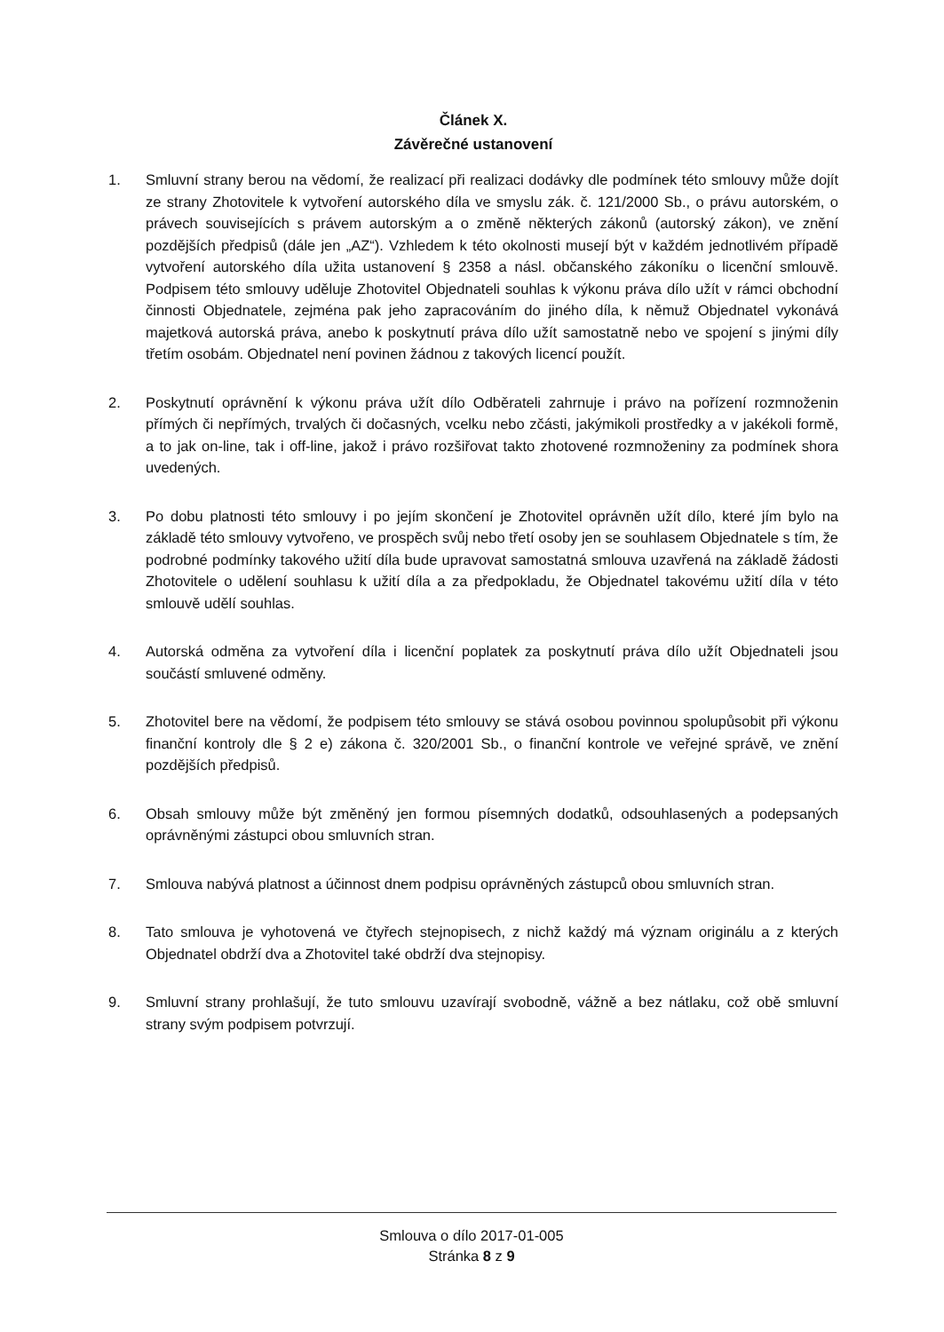Článek X.
Závěrečné ustanovení
1. Smluvní strany berou na vědomí, že realizací při realizaci dodávky dle podmínek této smlouvy může dojít ze strany Zhotovitele k vytvoření autorského díla ve smyslu zák. č. 121/2000 Sb., o právu autorském, o právech souvisejících s právem autorským a o změně některých zákonů (autorský zákon), ve znění pozdějších předpisů (dále jen „AZ“). Vzhledem k této okolnosti musejí být v každém jednotlivém případě vytvoření autorského díla užita ustanovení § 2358 a násl. občanského zákoníku o licenční smlouvě. Podpisem této smlouvy uděluje Zhotovitel Objednateli souhlas k výkonu práva dílo užít v rámci obchodní činnosti Objednatele, zejména pak jeho zapracováním do jiného díla, k němuž Objednatel vykonává majetková autorská práva, anebo k poskytnutí práva dílo užít samostatně nebo ve spojení s jinými díly třetím osobám. Objednatel není povinen žádnou z takových licencí použít.
2. Poskytnutí oprávnění k výkonu práva užít dílo Odběrateli zahrnuje i právo na pořízení rozmnoženin přímých či nepřímých, trvalých či dočasných, vcelku nebo zčásti, jakýmikoli prostředky a v jakékoli formě, a to jak on-line, tak i off-line, jakož i právo rozšiřovat takto zhotovené rozmnoženiny za podmínek shora uvedených.
3. Po dobu platnosti této smlouvy i po jejím skončení je Zhotovitel oprávněn užít dílo, které jím bylo na základě této smlouvy vytvořeno, ve prospěch svůj nebo třetí osoby jen se souhlasem Objednatele s tím, že podrobné podmínky takového užití díla bude upravovat samostatná smlouva uzavřená na základě žádosti Zhotovitele o udělení souhlasu k užití díla a za předpokladu, že Objednatel takovému užití díla v této smlouvě udělí souhlas.
4. Autorská odměna za vytvoření díla i licenční poplatek za poskytnutí práva dílo užít Objednateli jsou součástí smluvené odměny.
5. Zhotovitel bere na vědomí, že podpisem této smlouvy se stává osobou povinnou spolupůsobit při výkonu finanční kontroly dle § 2 e) zákona č. 320/2001 Sb., o finanční kontrole ve veřejné správě, ve znění pozdějších předpisů.
6. Obsah smlouvy může být změněný jen formou písemných dodatků, odsouhlasených a podepsaných oprávněnými zástupci obou smluvních stran.
7. Smlouva nabývá platnost a účinnost dnem podpisu oprávněných zástupců obou smluvních stran.
8. Tato smlouva je vyhotovená ve čtyřech stejnopisech, z nichž každý má význam originálu a z kterých Objednatel obdrží dva a Zhotovitel také obdrží dva stejnopisy.
9. Smluvní strany prohlašují, že tuto smlouvu uzavírají svobodně, vážně a bez nátlaku, což obě smluvní strany svým podpisem potvrzují.
Smlouva o dílo 2017-01-005
Stránka 8 z 9